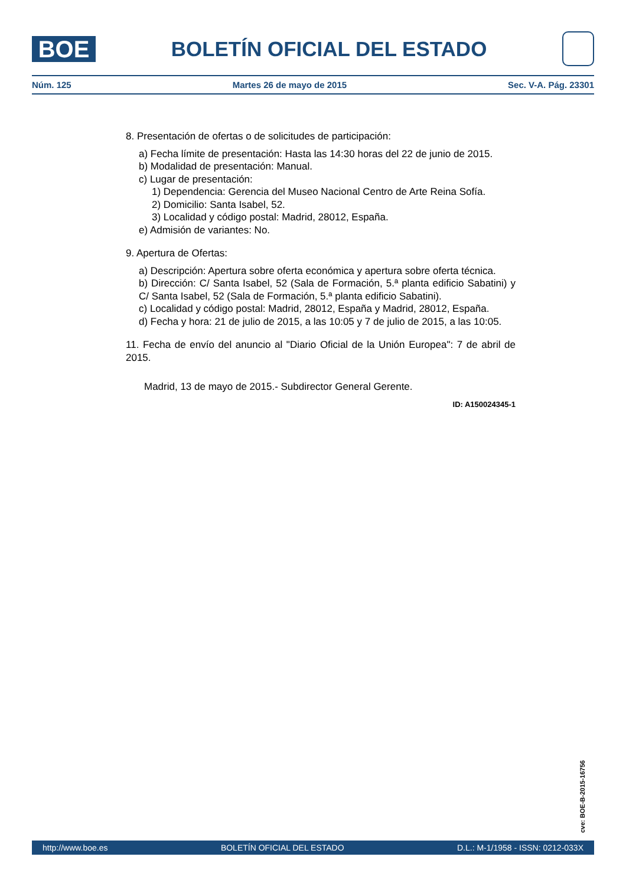BOE
BOLETÍN OFICIAL DEL ESTADO
Núm. 125 Martes 26 de mayo de 2015 Sec. V-A. Pág. 23301
8. Presentación de ofertas o de solicitudes de participación:
a) Fecha límite de presentación: Hasta las 14:30 horas del 22 de junio de 2015.
b) Modalidad de presentación: Manual.
c) Lugar de presentación:
1) Dependencia: Gerencia del Museo Nacional Centro de Arte Reina Sofía.
2) Domicilio: Santa Isabel, 52.
3) Localidad y código postal: Madrid, 28012, España.
e) Admisión de variantes: No.
9. Apertura de Ofertas:
a) Descripción: Apertura sobre oferta económica y apertura sobre oferta técnica.
b) Dirección: C/ Santa Isabel, 52 (Sala de Formación, 5.ª planta edificio Sabatini) y C/ Santa Isabel, 52 (Sala de Formación, 5.ª planta edificio Sabatini).
c) Localidad y código postal: Madrid, 28012, España y Madrid, 28012, España.
d) Fecha y hora: 21 de julio de 2015, a las 10:05 y 7 de julio de 2015, a las 10:05.
11. Fecha de envío del anuncio al "Diario Oficial de la Unión Europea": 7 de abril de 2015.
Madrid, 13 de mayo de 2015.- Subdirector General Gerente.
ID: A150024345-1
cve: BOE-B-2015-16756
http://www.boe.es BOLETÍN OFICIAL DEL ESTADO D.L.: M-1/1958 - ISSN: 0212-033X